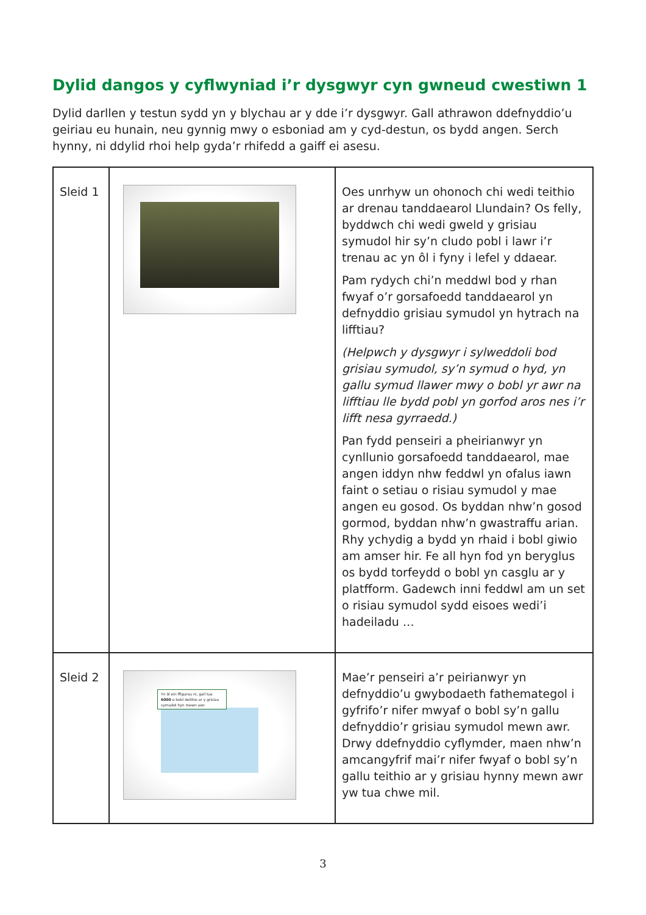Dylid dangos y cyflwyniad i’r dysgwyr cyn gwneud cwestiwn 1
Dylid darllen y testun sydd yn y blychau ar y dde i’r dysgwyr. Gall athrawon ddefnyddio’u geiriau eu hunain, neu gynnig mwy o esboniad am y cyd-destun, os bydd angen. Serch hynny, ni ddylid rhoi help gyda’r rhifedd a gaiff ei asesu.
| Sleid 1 | | Oes unrhyw un ohonoch chi wedi teithio ar drenau tanddaearol Llundain? Os felly, byddwch chi wedi gweld y grisiau symudol hir sy’n cludo pobl i lawr i’r trenau ac yn ôl i fyny i lefel y ddaear. Pam rydych chi’n meddwl bod y rhan fwyaf o’r gorsafoedd tanddaearol yn defnyddio grisiau symudol yn hytrach na lifftiau? (Helpwch y dysgwyr i sylweddoli bod grisiau symudol, sy’n symud o hyd, yn gallu symud llawer mwy o bobl yr awr na lifftiau lle bydd pobl yn gorfod aros nes i’r lifft nesa gyrraedd.) Pan fydd penseiri a pheirianwyr yn cynllunio gorsafoedd tanddaearol, mae angen iddyn nhw feddwl yn ofalus iawn faint o setiau o risiau symudol y mae angen eu gosod. Os byddan nhw’n gosod gormod, byddan nhw’n gwastraffu arian. Rhy ychydig a bydd yn rhaid i bobl giwio am amser hir. Fe all hyn fod yn beryglus os bydd torfeydd o bobl yn casglu ar y platfform. Gadewch inni feddwl am un set o risiau symudol sydd eisoes wedi’i hadeiladu … |
| Sleid 2 | Yn ôl ein ffigurau ni, gall tua 6000 o bobl deithio ar y grisiau symudol hyn mewn awr. | Mae’r penseiri a’r peirianwyr yn defnyddio’u gwybodaeth fathemategol i gyfrifo’r nifer mwyaf o bobl sy’n gallu defnyddio’r grisiau symudol mewn awr. Drwy ddefnyddio cyflymder, maen nhw’n amcangyfrif mai’r nifer fwyaf o bobl sy’n gallu teithio ar y grisiau hynny mewn awr yw tua chwe mil. |
3